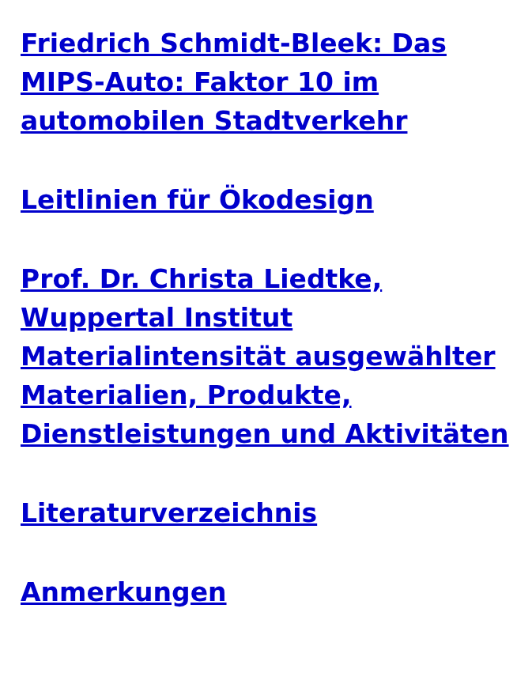Friedrich Schmidt-Bleek: Das MIPS-Auto: Faktor 10 im automobilen Stadtverkehr
Leitlinien für Ökodesign
Prof. Dr. Christa Liedtke, Wuppertal Institut Materialintensität ausgewählter Materialien, Produkte, Dienstleistungen und Aktivitäten
Literaturverzeichnis
Anmerkungen